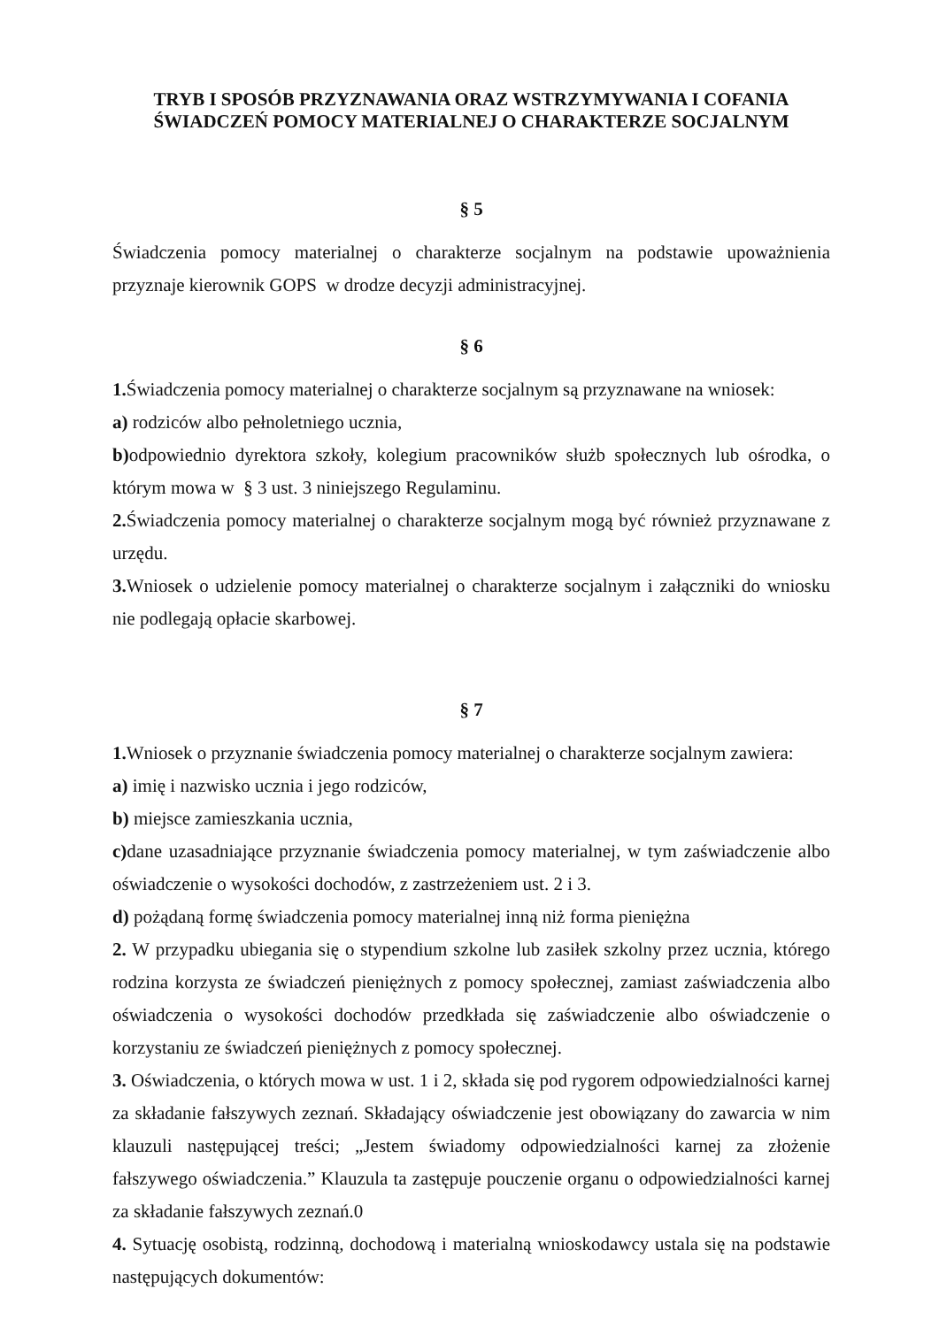TRYB I SPOSÓB PRZYZNAWANIA ORAZ WSTRZYMYWANIA I COFANIA
ŚWIADCZEŃ POMOCY MATERIALNEJ O CHARAKTERZE SOCJALNYM
§ 5
Świadczenia pomocy materialnej o charakterze socjalnym na podstawie upoważnienia przyznaje kierownik GOPS w drodze decyzji administracyjnej.
§ 6
1. Świadczenia pomocy materialnej o charakterze socjalnym są przyznawane na wniosek:
a) rodziców albo pełnoletniego ucznia,
b) odpowiednio dyrektora szkoły, kolegium pracowników służb społecznych lub ośrodka, o którym mowa w § 3 ust. 3 niniejszego Regulaminu.
2. Świadczenia pomocy materialnej o charakterze socjalnym mogą być również przyznawane z urzędu.
3. Wniosek o udzielenie pomocy materialnej o charakterze socjalnym i załączniki do wniosku nie podlegają opłacie skarbowej.
§ 7
1. Wniosek o przyznanie świadczenia pomocy materialnej o charakterze socjalnym zawiera:
a) imię i nazwisko ucznia i jego rodziców,
b) miejsce zamieszkania ucznia,
c) dane uzasadniające przyznanie świadczenia pomocy materialnej, w tym zaświadczenie albo oświadczenie o wysokości dochodów, z zastrzeżeniem ust. 2 i 3.
d) pożądaną formę świadczenia pomocy materialnej inną niż forma pieniężna
2. W przypadku ubiegania się o stypendium szkolne lub zasiłek szkolny przez ucznia, którego rodzina korzysta ze świadczeń pieniężnych z pomocy społecznej, zamiast zaświadczenia albo oświadczenia o wysokości dochodów przedkłada się zaświadczenie albo oświadczenie o korzystaniu ze świadczeń pieniężnych z pomocy społecznej.
3. Oświadczenia, o których mowa w ust. 1 i 2, składa się pod rygorem odpowiedzialności karnej za składanie fałszywych zeznań. Składający oświadczenie jest obowiązany do zawarcia w nim klauzuli następującej treści; „Jestem świadomy odpowiedzialności karnej za złożenie fałszywego oświadczenia.” Klauzula ta zastępuje pouczenie organu o odpowiedzialności karnej za składanie fałszywych zeznań.0
4. Sytuację osobistą, rodzinną, dochodową i materialną wnioskodawcy ustala się na podstawie następujących dokumentów: